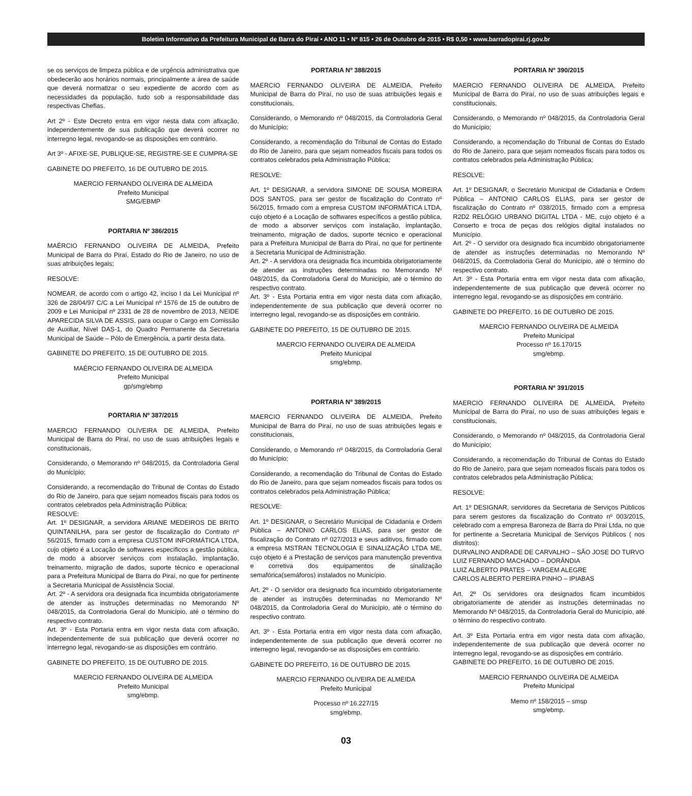Boletim Informativo da Prefeitura Municipal de Barra do Piraí • ANO 11 • Nº 815 • 26 de Outubro de 2015 • R$ 0,50 • www.barradopirai.rj.gov.br
se os serviços de limpeza pública e de urgência administrativa que obedecerão aos horários normais, principalmente a área de saúde que deverá normatizar o seu expediente de acordo com as necessidades da população, tudo sob a responsabilidade das respectivas Chefias.
Art 2º - Este Decreto entra em vigor nesta data com afixação, independentemente de sua publicação que deverá ocorrer no interregno legal, revogando-se as disposições em contrário.
Art 3º - AFIXE-SE, PUBLIQUE-SE, REGISTRE-SE E CUMPRA-SE
GABINETE DO PREFEITO, 16 DE OUTUBRO DE 2015.
MAERCIO FERNANDO OLIVEIRA DE ALMEIDA
Prefeito Municipal
SMG/EBMP
PORTARIA Nº 386/2015
MAÉRCIO FERNANDO OLIVEIRA DE ALMEIDA, Prefeito Municipal de Barra do Piraí, Estado do Rio de Janeiro, no uso de suas atribuições legais;
RESOLVE:
NOMEAR, de acordo com o artigo 42, inciso I da Lei Municipal nº 326 de 28/04/97 C/C a Lei Municipal nº 1576 de 15 de outubro de 2009 e Lei Municipal nº 2331 de 28 de novembro de 2013, NEIDE APARECIDA SILVA DE ASSIS, para ocupar o Cargo em Comissão de Auxiliar, Nível DAS-1, do Quadro Permanente da Secretaria Municipal de Saúde – Pólo de Emergência, a partir desta data.
GABINETE DO PREFEITO, 15 DE OUTUBRO DE 2015.
MAÉRCIO FERNANDO OLIVEIRA DE ALMEIDA
Prefeito Municipal
gp/smg/ebmp
PORTARIA Nº 387/2015
MAERCIO FERNANDO OLIVEIRA DE ALMEIDA, Prefeito Municipal de Barra do Piraí, no uso de suas atribuições legais e constitucionais,
Considerando, o Memorando nº 048/2015, da Controladoria Geral do Município;
Considerando, a recomendação do Tribunal de Contas do Estado do Rio de Janeiro, para que sejam nomeados fiscais para todos os contratos celebrados pela Administração Pública;
RESOLVE:
Art. 1º DESIGNAR, a servidora ARIANE MEDEIROS DE BRITO QUINTANILHA, para ser gestor de fiscalização do Contrato nº 56/2015, firmado com a empresa CUSTOM INFORMÁTICA LTDA, cujo objeto é a Locação de softwares específicos a gestão pública, de modo a absorver serviços com instalação, implantação, treinamento, migração de dados, suporte técnico e operacional para a Prefeitura Municipal de Barra do Piraí, no que for pertinente a Secretaria Municipal de Assistência Social.
Art. 2º - A servidora ora designada fica incumbida obrigatoriamente de atender as instruções determinadas no Memorando Nº 048/2015, da Controladoria Geral do Município, até o término do respectivo contrato.
Art. 3º - Esta Portaria entra em vigor nesta data com afixação, independentemente de sua publicação que deverá ocorrer no interregno legal, revogando-se as disposições em contrário.
GABINETE DO PREFEITO, 15 DE OUTUBRO DE 2015.
MAERCIO FERNANDO OLIVEIRA DE ALMEIDA
Prefeito Municipal
smg/ebmp.
PORTARIA Nº 388/2015
MAERCIO FERNANDO OLIVEIRA DE ALMEIDA, Prefeito Municipal de Barra do Piraí, no uso de suas atribuições legais e constitucionais,
Considerando, o Memorando nº 048/2015, da Controladoria Geral do Município;
Considerando, a recomendação do Tribunal de Contas do Estado do Rio de Janeiro, para que sejam nomeados fiscais para todos os contratos celebrados pela Administração Pública;
RESOLVE:
Art. 1º DESIGNAR, a servidora SIMONE DE SOUSA MOREIRA DOS SANTOS, para ser gestor de fiscalização do Contrato nº 56/2015, firmado com a empresa CUSTOM INFORMÁTICA LTDA, cujo objeto é a Locação de softwares específicos a gestão pública, de modo a absorver serviços com instalação, implantação, treinamento, migração de dados, suporte técnico e operacional para a Prefeitura Municipal de Barra do Piraí, no que for pertinente a Secretaria Municipal de Administração.
Art. 2º - A servidora ora designada fica incumbida obrigatoriamente de atender as instruções determinadas no Memorando Nº 048/2015, da Controladoria Geral do Município, até o término do respectivo contrato.
Art. 3º - Esta Portaria entra em vigor nesta data com afixação, independentemente de sua publicação que deverá ocorrer no interregno legal, revogando-se as disposições em contrário.
GABINETE DO PREFEITO, 15 DE OUTUBRO DE 2015.
MAERCIO FERNANDO OLIVEIRA DE ALMEIDA
Prefeito Municipal
smg/ebmp.
PORTARIA Nº 389/2015
MAERCIO FERNANDO OLIVEIRA DE ALMEIDA, Prefeito Municipal de Barra do Piraí, no uso de suas atribuições legais e constitucionais,
Considerando, o Memorando nº 048/2015, da Controladoria Geral do Município;
Considerando, a recomendação do Tribunal de Contas do Estado do Rio de Janeiro, para que sejam nomeados fiscais para todos os contratos celebrados pela Administração Pública;
RESOLVE:
Art. 1º DESIGNAR, o Secretário Municipal de Cidadania e Ordem Pública – ANTONIO CARLOS ELIAS, para ser gestor de fiscalização do Contrato nº 027/2013 e seus aditivos, firmado com a empresa MSTRAN TECNOLOGIA E SINALIZAÇÃO LTDA ME, cujo objeto é a Prestação de serviços para manutenção preventiva e corretiva dos equipamentos de sinalização semafórica(semáforos) instalados no Município.
Art. 2º - O servidor ora designado fica incumbido obrigatoriamente de atender as instruções determinadas no Memorando Nº 048/2015, da Controladoria Geral do Município, até o término do respectivo contrato.
Art. 3º - Esta Portaria entra em vigor nesta data com afixação, independentemente de sua publicação que deverá ocorrer no interregno legal, revogando-se as disposições em contrário.
GABINETE DO PREFEITO, 16 DE OUTUBRO DE 2015.
MAERCIO FERNANDO OLIVEIRA DE ALMEIDA
Prefeito Municipal
Processo nº 16.227/15
smg/ebmp.
PORTARIA Nº 390/2015
MAERCIO FERNANDO OLIVEIRA DE ALMEIDA, Prefeito Municipal de Barra do Piraí, no uso de suas atribuições legais e constitucionais,
Considerando, o Memorando nº 048/2015, da Controladoria Geral do Município;
Considerando, a recomendação do Tribunal de Contas do Estado do Rio de Janeiro, para que sejam nomeados fiscais para todos os contratos celebrados pela Administração Pública;
RESOLVE:
Art. 1º DESIGNAR, o Secretário Municipal de Cidadania e Ordem Pública – ANTONIO CARLOS ELIAS, para ser gestor de fiscalização do Contrato nº 038/2015, firmado com a empresa R2D2 RELÓGIO URBANO DIGITAL LTDA - ME, cujo objeto é a Conserto e troca de peças dos relógios digital instalados no Município.
Art. 2º - O servidor ora designado fica incumbido obrigatoriamente de atender as instruções determinadas no Memorando Nº 048/2015, da Controladoria Geral do Município, até o término do respectivo contrato.
Art. 3º - Esta Portaria entra em vigor nesta data com afixação, independentemente de sua publicação que deverá ocorrer no interregno legal, revogando-se as disposições em contrário.
GABINETE DO PREFEITO, 16 DE OUTUBRO DE 2015.
MAERCIO FERNANDO OLIVEIRA DE ALMEIDA
Prefeito Municipal
Processo nº 16.170/15
smg/ebmp.
PORTARIA Nº 391/2015
MAERCIO FERNANDO OLIVEIRA DE ALMEIDA, Prefeito Municipal de Barra do Piraí, no uso de suas atribuições legais e constitucionais,
Considerando, o Memorando nº 048/2015, da Controladoria Geral do Município;
Considerando, a recomendação do Tribunal de Contas do Estado do Rio de Janeiro, para que sejam nomeados fiscais para todos os contratos celebrados pela Administração Pública;
RESOLVE:
Art. 1º DESIGNAR, servidores da Secretaria de Serviços Públicos para serem gestores da fiscalização do Contrato nº 003/2015, celebrado com a empresa Baroneza de Barra do Piraí Ltda, no que for pertinente a Secretaria Municipal de Serviços Públicos ( nos distritos):
DURVALINO ANDRADE DE CARVALHO – SÃO JOSE DO TURVO
LUIZ FERNANDO MACHADO – DORÂNDIA
LUIZ ALBERTO PRATES – VARGEM ALEGRE
CARLOS ALBERTO PEREIRA PINHO – IPIABAS
Art. 2º Os servidores ora designados ficam incumbidos obrigatoriamente de atender as instruções determinadas no Memorando Nº 048/2015, da Controladoria Geral do Município, até o término do respectivo contrato.
Art. 3º Esta Portaria entra em vigor nesta data com afixação, independentemente de sua publicação que deverá ocorrer no interregno legal, revogando-se as disposições em contrário.
GABINETE DO PREFEITO, 16 DE OUTUBRO DE 2015.
MAERCIO FERNANDO OLIVEIRA DE ALMEIDA
Prefeito Municipal
Memo nº 158/2015 – smsp
smg/ebmp.
03